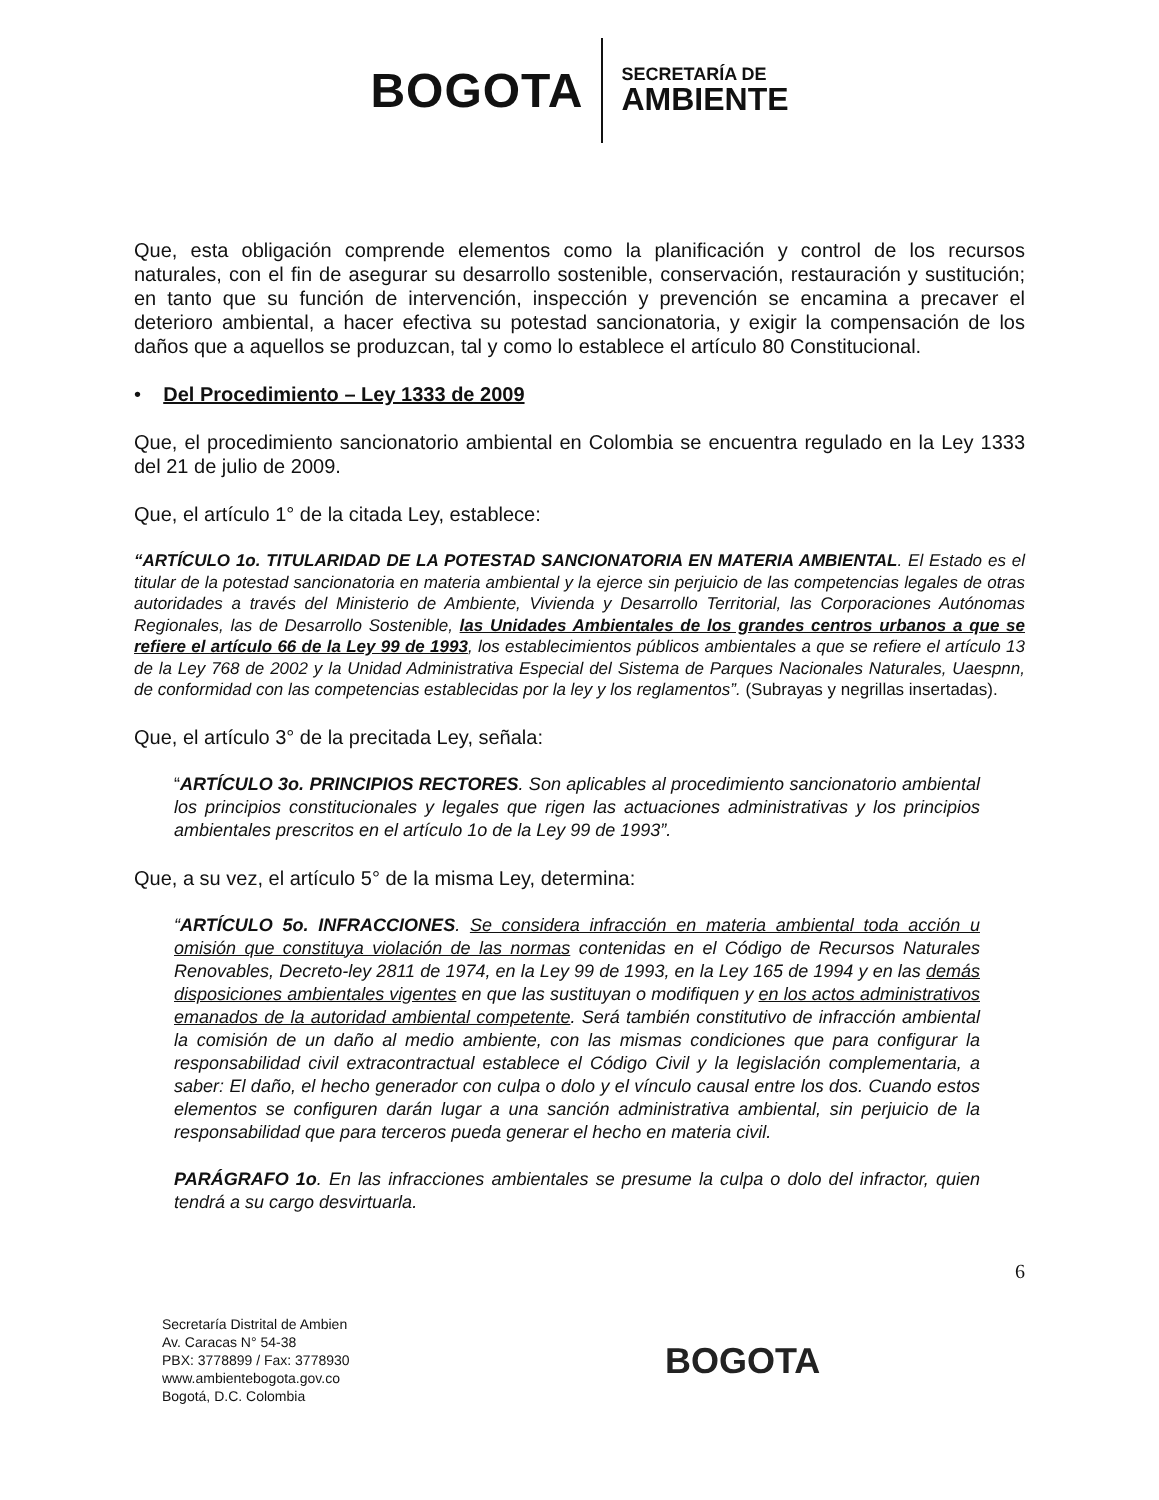BOGOTA
SECRETARÍA DE
AMBIENTE
Que, esta obligación comprende elementos como la planificación y control de los recursos naturales, con el fin de asegurar su desarrollo sostenible, conservación, restauración y sustitución; en tanto que su función de intervención, inspección y prevención se encamina a precaver el deterioro ambiental, a hacer efectiva su potestad sancionatoria, y exigir la compensación de los daños que a aquellos se produzcan, tal y como lo establece el artículo 80 Constitucional.
• Del Procedimiento – Ley 1333 de 2009
Que, el procedimiento sancionatorio ambiental en Colombia se encuentra regulado en la Ley 1333 del 21 de julio de 2009.
Que, el artículo 1° de la citada Ley, establece:
“ARTÍCULO 1o. TITULARIDAD DE LA POTESTAD SANCIONATORIA EN MATERIA AMBIENTAL. El Estado es el titular de la potestad sancionatoria en materia ambiental y la ejerce sin perjuicio de las competencias legales de otras autoridades a través del Ministerio de Ambiente, Vivienda y Desarrollo Territorial, las Corporaciones Autónomas Regionales, las de Desarrollo Sostenible, las Unidades Ambientales de los grandes centros urbanos a que se refiere el artículo 66 de la Ley 99 de 1993, los establecimientos públicos ambientales a que se refiere el artículo 13 de la Ley 768 de 2002 y la Unidad Administrativa Especial del Sistema de Parques Nacionales Naturales, Uaespnn, de conformidad con las competencias establecidas por la ley y los reglamentos”. (Subrayas y negrillas insertadas).
Que, el artículo 3° de la precitada Ley, señala:
“ARTÍCULO 3o. PRINCIPIOS RECTORES. Son aplicables al procedimiento sancionatorio ambiental los principios constitucionales y legales que rigen las actuaciones administrativas y los principios ambientales prescritos en el artículo 1o de la Ley 99 de 1993”.
Que, a su vez, el artículo 5° de la misma Ley, determina:
“ARTÍCULO 5o. INFRACCIONES. Se considera infracción en materia ambiental toda acción u omisión que constituya violación de las normas contenidas en el Código de Recursos Naturales Renovables, Decreto-ley 2811 de 1974, en la Ley 99 de 1993, en la Ley 165 de 1994 y en las demás disposiciones ambientales vigentes en que las sustituyan o modifiquen y en los actos administrativos emanados de la autoridad ambiental competente. Será también constitutivo de infracción ambiental la comisión de un daño al medio ambiente, con las mismas condiciones que para configurar la responsabilidad civil extracontractual establece el Código Civil y la legislación complementaria, a saber: El daño, el hecho generador con culpa o dolo y el vínculo causal entre los dos. Cuando estos elementos se configuren darán lugar a una sanción administrativa ambiental, sin perjuicio de la responsabilidad que para terceros pueda generar el hecho en materia civil.
PARÁGRAFO 1o. En las infracciones ambientales se presume la culpa o dolo del infractor, quien tendrá a su cargo desvirtuarla.
6
Secretaría Distrital de Ambien
Av. Caracas N° 54-38
PBX: 3778899 / Fax: 3778930
www.ambientebogota.gov.co
Bogotá, D.C. Colombia
BOGOTA